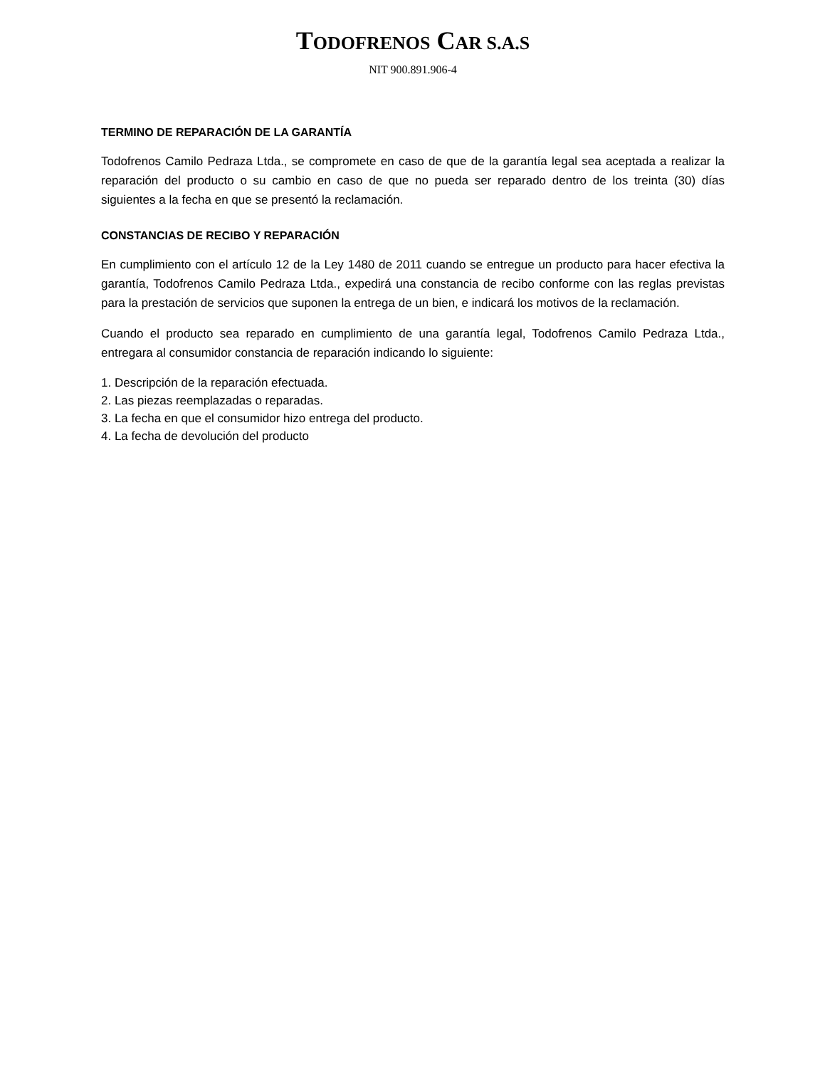TODOFRENOS CAR S.A.S
NIT 900.891.906-4
TERMINO DE REPARACIÓN DE LA GARANTÍA
Todofrenos Camilo Pedraza Ltda., se compromete en caso de que de la garantía legal sea aceptada a realizar la reparación del producto o su cambio en caso de que no pueda ser reparado dentro de los treinta (30) días siguientes a la fecha en que se presentó la reclamación.
CONSTANCIAS DE RECIBO Y REPARACIÓN
En cumplimiento con el artículo 12 de la Ley 1480 de 2011 cuando se entregue un producto para hacer efectiva la garantía, Todofrenos Camilo Pedraza Ltda., expedirá una constancia de recibo conforme con las reglas previstas para la prestación de servicios que suponen la entrega de un bien, e indicará los motivos de la reclamación.
Cuando el producto sea reparado en cumplimiento de una garantía legal, Todofrenos Camilo Pedraza Ltda., entregara al consumidor constancia de reparación indicando lo siguiente:
1. Descripción de la reparación efectuada.
2. Las piezas reemplazadas o reparadas.
3. La fecha en que el consumidor hizo entrega del producto.
4. La fecha de devolución del producto